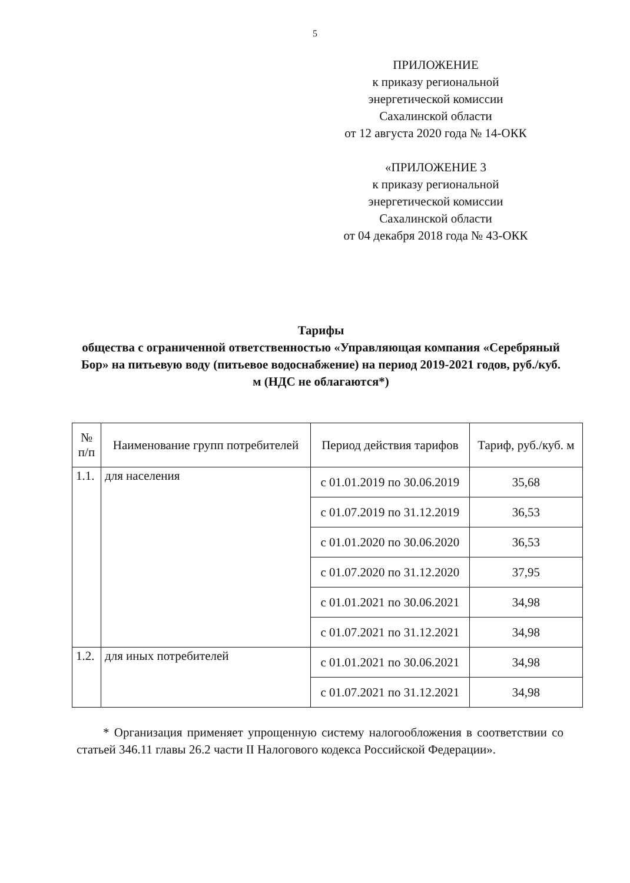5
ПРИЛОЖЕНИЕ
к приказу региональной
энергетической комиссии
Сахалинской области
от 12 августа 2020 года № 14-ОКК
«ПРИЛОЖЕНИЕ 3
к приказу региональной
энергетической комиссии
Сахалинской области
от 04 декабря 2018 года № 43-ОКК
Тарифы
общества с ограниченной ответственностью «Управляющая компания «Серебряный Бор» на питьевую воду (питьевое водоснабжение) на период 2019-2021 годов, руб./куб. м (НДС не облагаются*)
| № п/п | Наименование групп потребителей | Период действия тарифов | Тариф, руб./куб. м |
| --- | --- | --- | --- |
| 1.1. | для населения | с 01.01.2019 по 30.06.2019 | 35,68 |
| | | с 01.07.2019 по 31.12.2019 | 36,53 |
| | | с 01.01.2020 по 30.06.2020 | 36,53 |
| | | с 01.07.2020 по 31.12.2020 | 37,95 |
| | | с 01.01.2021 по 30.06.2021 | 34,98 |
| | | с 01.07.2021 по 31.12.2021 | 34,98 |
| 1.2. | для иных потребителей | с 01.01.2021 по 30.06.2021 | 34,98 |
| | | с 01.07.2021 по 31.12.2021 | 34,98 |
* Организация применяет упрощенную систему налогообложения в соответствии со статьей 346.11 главы 26.2 части II Налогового кодекса Российской Федерации».